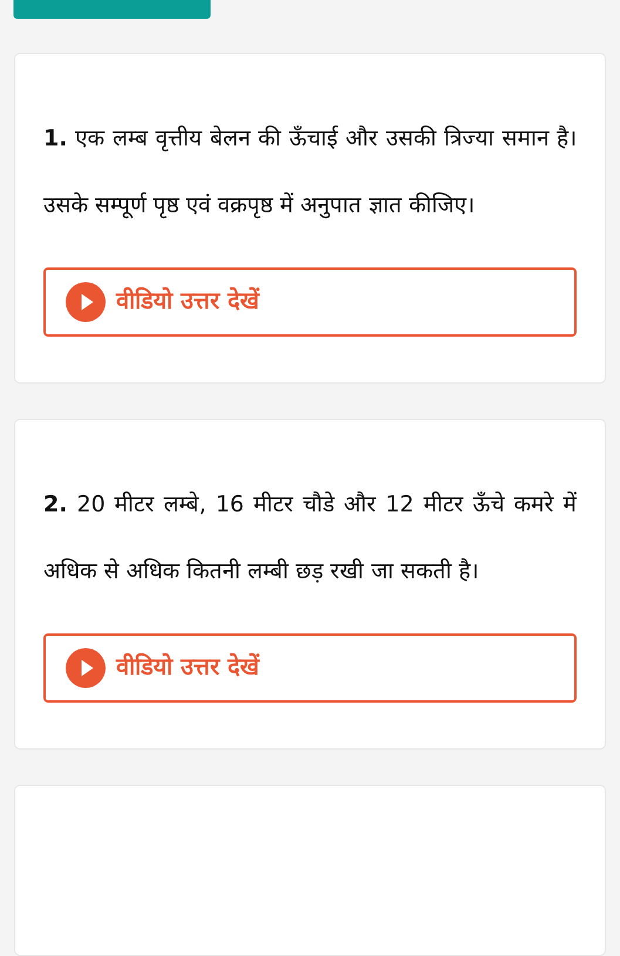1. एक लम्ब वृत्तीय बेलन की ऊँचाई और उसकी त्रिज्या समान है। उसके सम्पूर्ण पृष्ठ एवं वक्रपृष्ठ में अनुपात ज्ञात कीजिए।
वीडियो उत्तर देखें
2. 20 मीटर लम्बे, 16 मीटर चौडे और 12 मीटर ऊँचे कमरे में अधिक से अधिक कितनी लम्बी छड़ रखी जा सकती है।
वीडियो उत्तर देखें